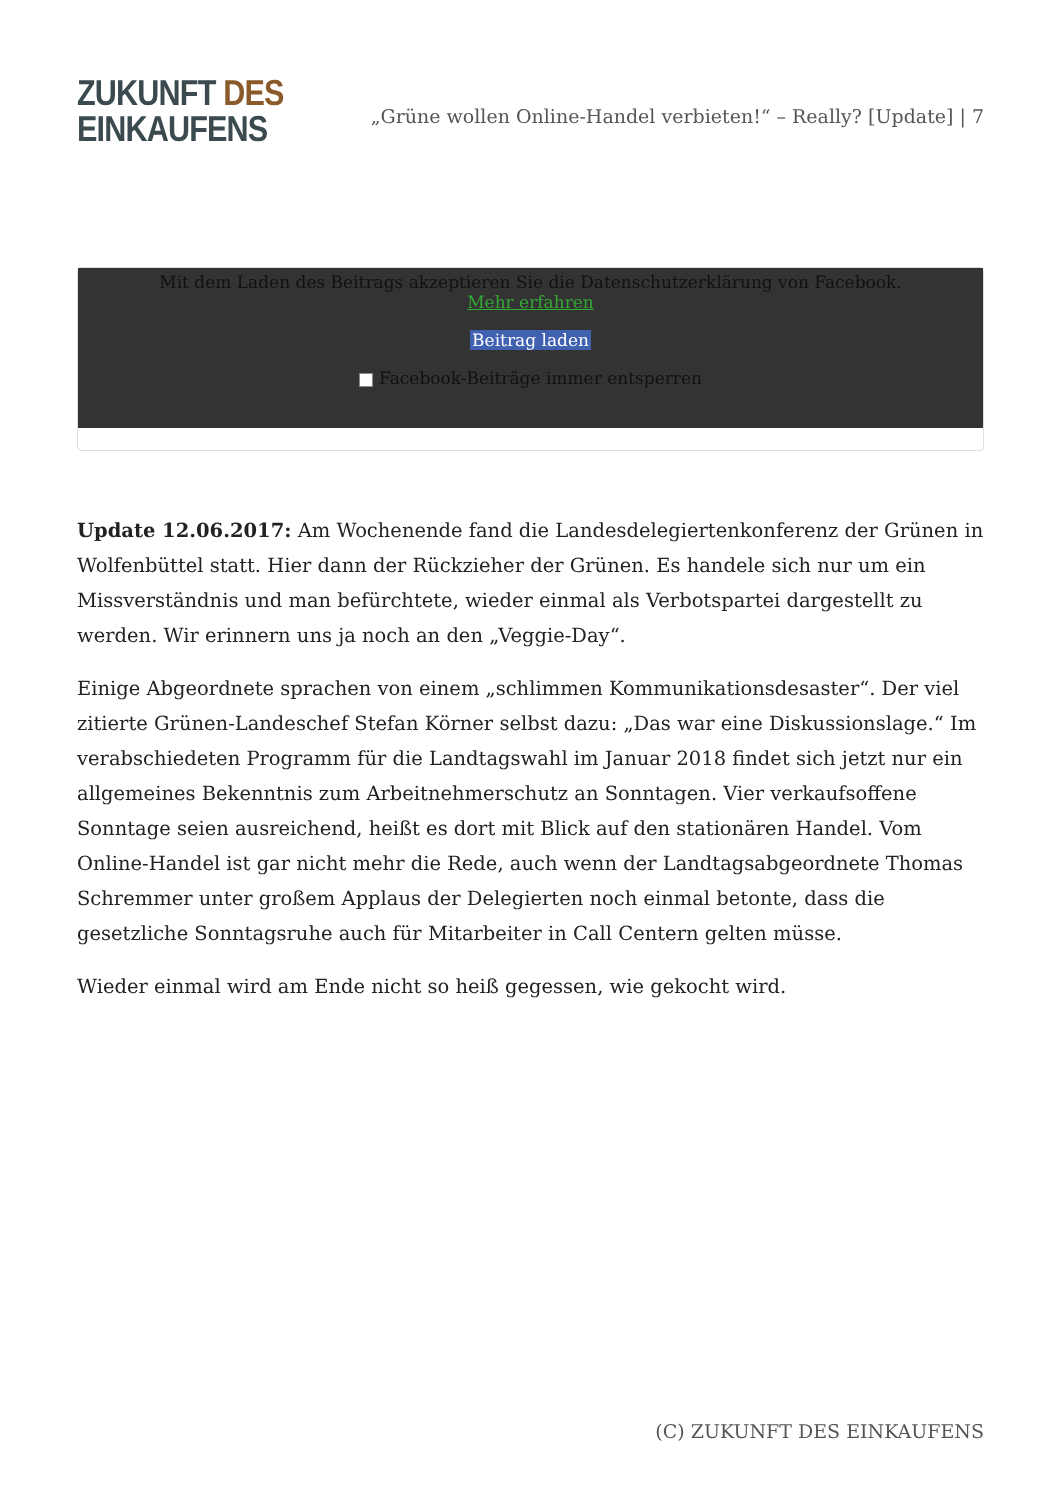ZUKUNFT DES
EINKAUFENS
„Grüne wollen Online-Handel verbieten!“ – Really? [Update] | 7
Mit dem Laden des Beitrags akzeptieren Sie die Datenschutzerklärung von Facebook.
Mehr erfahren
Beitrag laden
Facebook-Beiträge immer entsperren
Update 12.06.2017: Am Wochenende fand die Landesdelegiertenkonferenz der Grünen in Wolfenbüttel statt. Hier dann der Rückzieher der Grünen. Es handele sich nur um ein Missverständnis und man befürchtete, wieder einmal als Verbotspartei dargestellt zu werden. Wir erinnern uns ja noch an den „Veggie-Day“.
Einige Abgeordnete sprachen von einem „schlimmen Kommunikationsdesaster“. Der viel zitierte Grünen-Landeschef Stefan Körner selbst dazu: „Das war eine Diskussionslage.“ Im verabschiedeten Programm für die Landtagswahl im Januar 2018 findet sich jetzt nur ein allgemeines Bekenntnis zum Arbeitnehmerschutz an Sonntagen. Vier verkaufsoffene Sonntage seien ausreichend, heißt es dort mit Blick auf den stationären Handel. Vom Online-Handel ist gar nicht mehr die Rede, auch wenn der Landtagsabgeordnete Thomas Schremmer unter großem Applaus der Delegierten noch einmal betonte, dass die gesetzliche Sonntagsruhe auch für Mitarbeiter in Call Centern gelten müsse.
Wieder einmal wird am Ende nicht so heiß gegessen, wie gekocht wird.
(C) ZUKUNFT DES EINKAUFENS